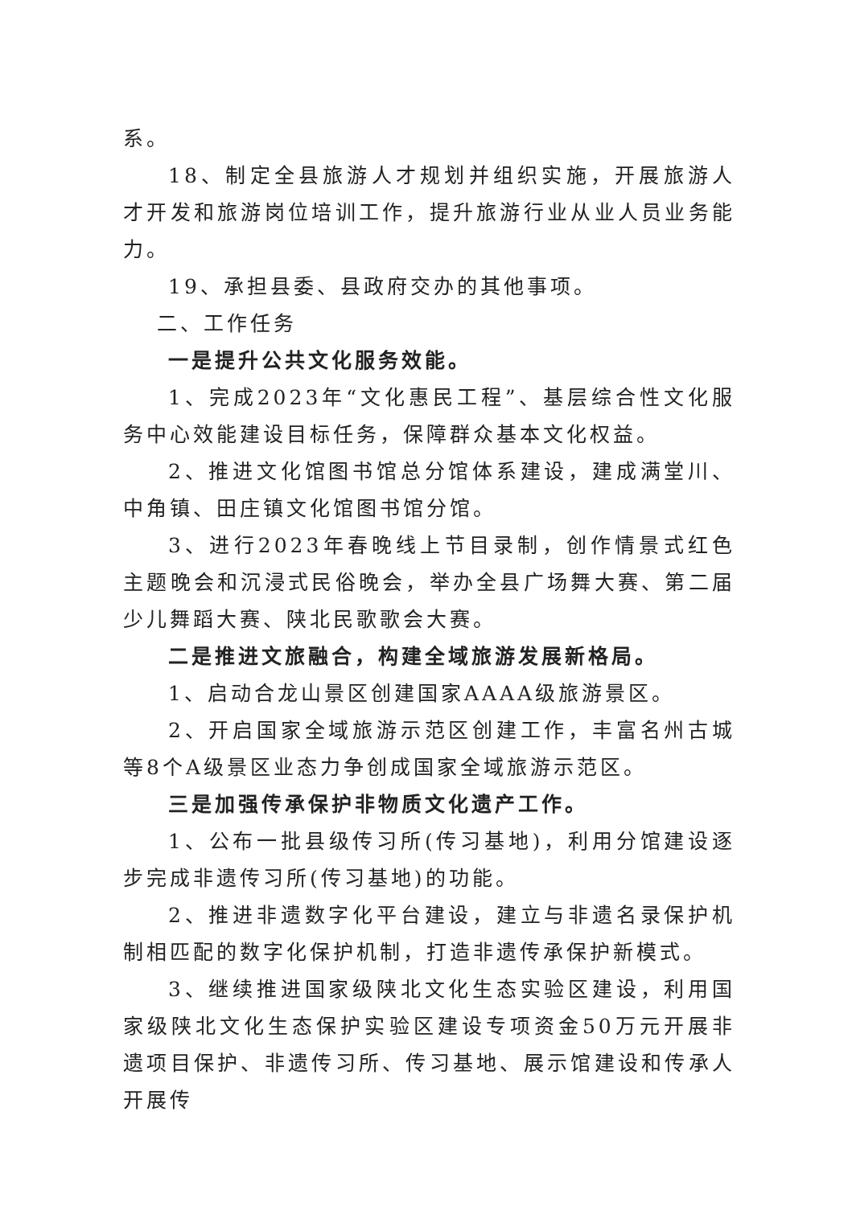系。
18、制定全县旅游人才规划并组织实施，开展旅游人才开发和旅游岗位培训工作，提升旅游行业从业人员业务能力。
19、承担县委、县政府交办的其他事项。
二、工作任务
一是提升公共文化服务效能。
1、完成2023年“文化惠民工程”、基层综合性文化服务中心效能建设目标任务，保障群众基本文化权益。
2、推进文化馆图书馆总分馆体系建设，建成满堂川、中角镇、田庄镇文化馆图书馆分馆。
3、进行2023年春晚线上节目录制，创作情景式红色主题晚会和沉浸式民俗晚会，举办全县广场舞大赛、第二届少儿舞蹈大赛、陕北民歌歌会大赛。
二是推进文旅融合，构建全域旅游发展新格局。
1、启动合龙山景区创建国家AAAA级旅游景区。
2、开启国家全域旅游示范区创建工作，丰富名州古城等8个A级景区业态力争创成国家全域旅游示范区。
三是加强传承保护非物质文化遗产工作。
1、公布一批县级传习所(传习基地)，利用分馆建设逐步完成非遗传习所(传习基地)的功能。
2、推进非遗数字化平台建设，建立与非遗名录保护机制相匹配的数字化保护机制，打造非遗传承保护新模式。
3、继续推进国家级陕北文化生态实验区建设，利用国家级陕北文化生态保护实验区建设专项资金50万元开展非遗项目保护、非遗传习所、传习基地、展示馆建设和传承人开展传